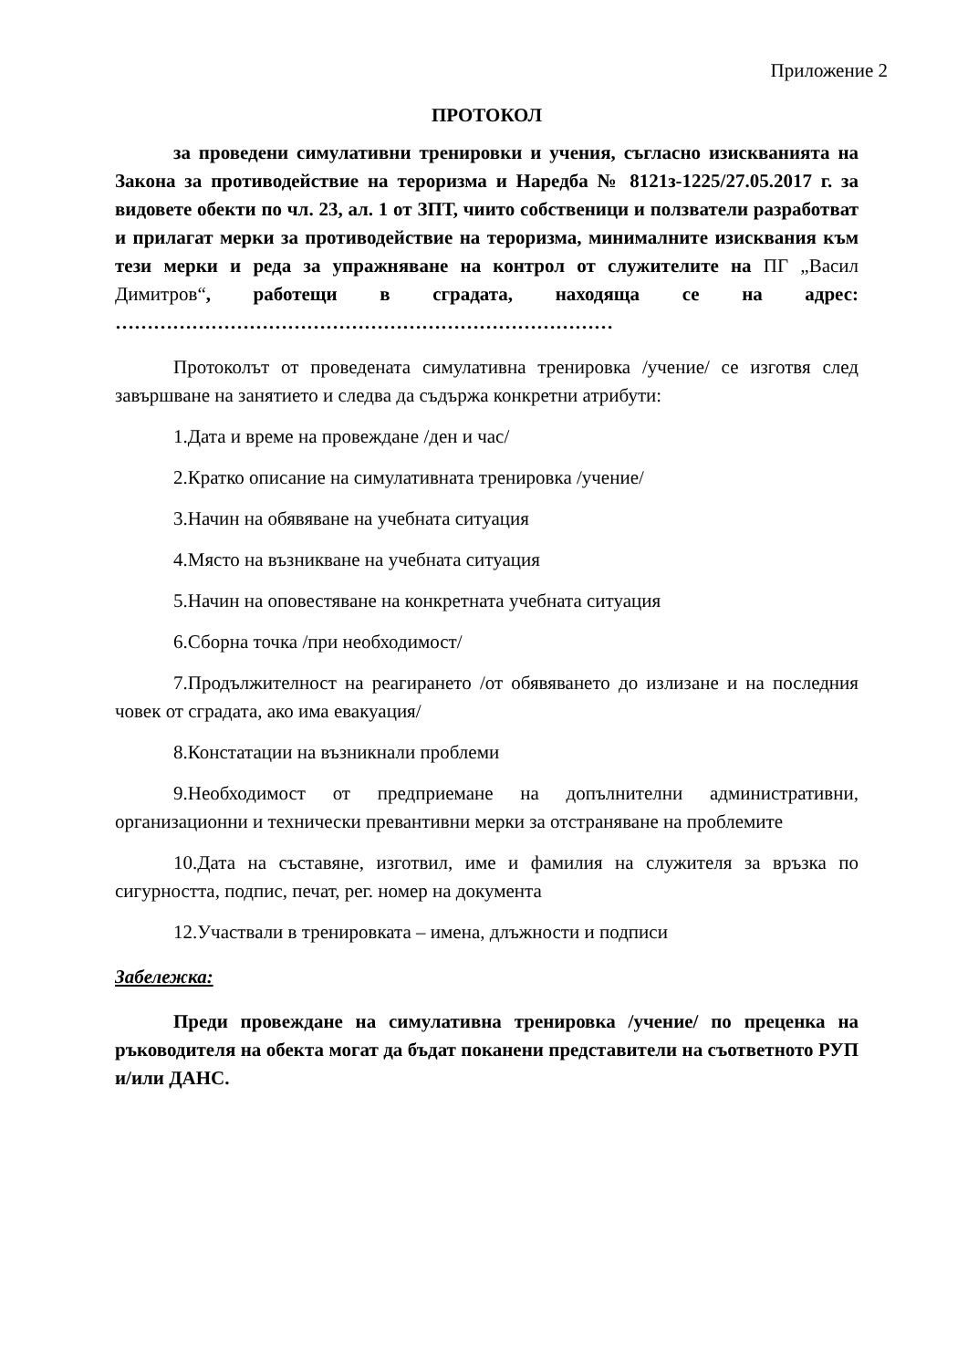Приложение 2
ПРОТОКОЛ
за проведени симулативни тренировки и учения, съгласно изискванията на Закона за противодействие на тероризма и Наредба № 8121з-1225/27.05.2017 г. за видовете обекти по чл. 23, ал. 1 от ЗПТ, чиито собственици и ползватели разработват и прилагат мерки за противодействие на тероризма, минималните изисквания към тези мерки и реда за упражняване на контрол от служителите на ПГ „Васил Димитров“, работещи в сградата, находяща се на адрес: ……………………………………………………………………
Протоколът от проведената симулативна тренировка /учение/ се изготвя след завършване на занятието и следва да съдържа конкретни атрибути:
1.Дата и време на провеждане /ден и час/
2.Кратко описание на симулативната тренировка /учение/
3.Начин на обявяване на учебната ситуация
4.Място на възникване на учебната ситуация
5.Начин на оповестяване на конкретната учебната ситуация
6.Сборна точка /при необходимост/
7.Продължителност на реагирането /от обявяването до излизане и на последния човек от сградата, ако има евакуация/
8.Констатации на възникнали проблеми
9.Необходимост от предприемане на допълнителни административни, организационни и технически превантивни мерки за отстраняване на проблемите
10.Дата на съставяне, изготвил, име и фамилия на служителя за връзка по сигурността, подпис, печат, рег. номер на документа
12.Участвали в тренировката – имена, длъжности и подписи
Забележка:
Преди провеждане на симулативна тренировка /учение/ по преценка на ръководителя на обекта могат да бъдат поканени представители на съответното РУП и/или ДАНС.